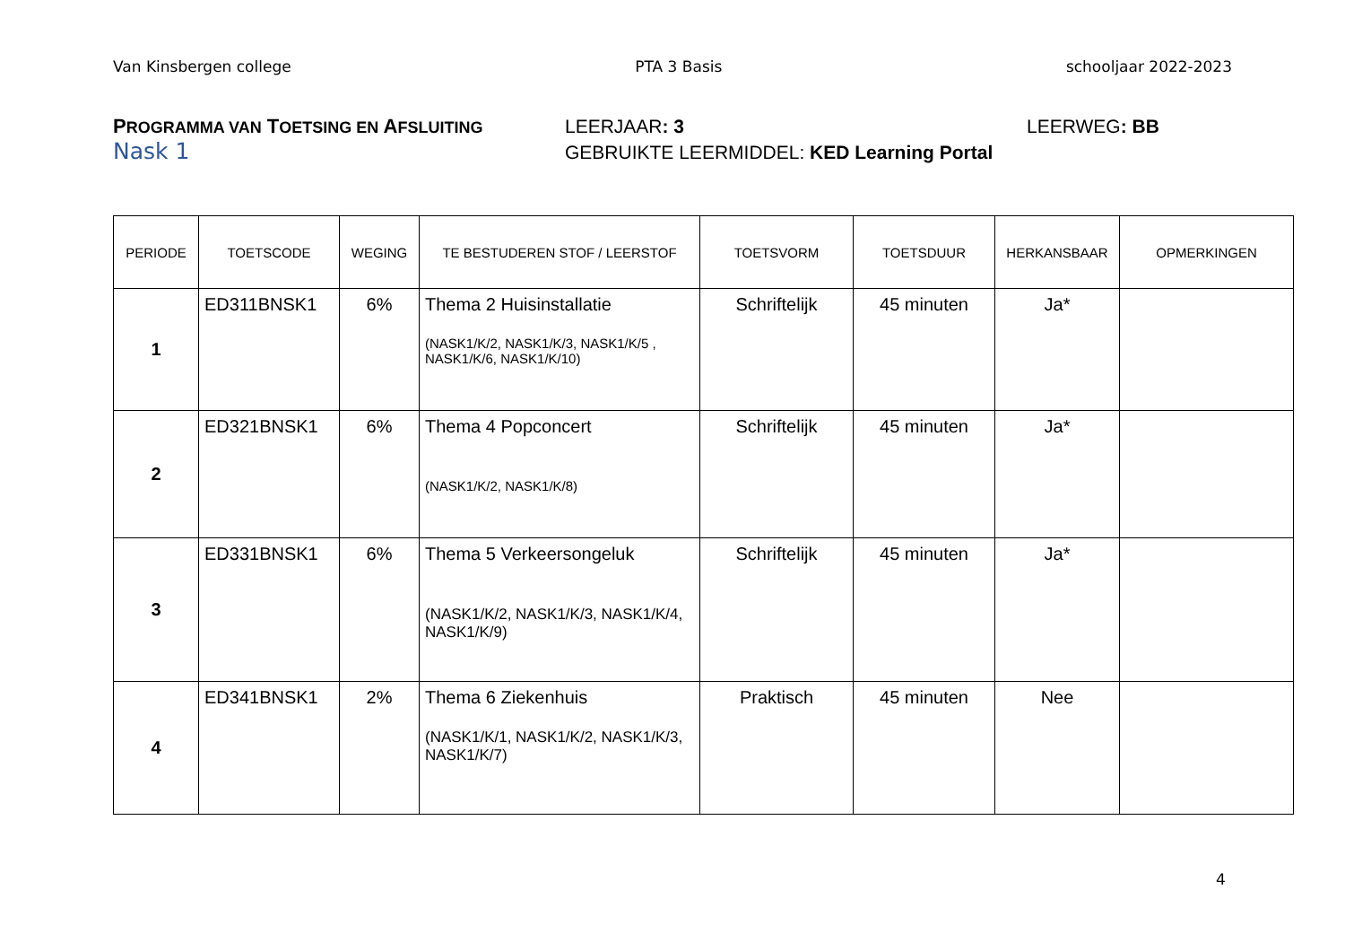Van Kinsbergen college PTA 3 Basis schooljaar 2022-2023
PROGRAMMA VAN TOETSING EN AFSLUITING LEERJAAR: 3 LEERWEG: BB
Nask 1 GEBRUIKTE LEERMIDDEL: KED Learning Portal
| PERIODE | TOETSCODE | WEGING | TE BESTUDEREN STOF / LEERSTOF | TOETSVORM | TOETSDUUR | HERKANSBAAR | OPMERKINGEN |
| --- | --- | --- | --- | --- | --- | --- | --- |
| 1 | ED311BNSK1 | 6% | Thema 2 Huisinstallatie (NASK1/K/2, NASK1/K/3, NASK1/K/5 , NASK1/K/6, NASK1/K/10) | Schriftelijk | 45 minuten | Ja* | |
| 2 | ED321BNSK1 | 6% | Thema 4 Popconcert (NASK1/K/2, NASK1/K/8) | Schriftelijk | 45 minuten | Ja* | |
| 3 | ED331BNSK1 | 6% | Thema 5 Verkeersongeluk (NASK1/K/2, NASK1/K/3, NASK1/K/4, NASK1/K/9) | Schriftelijk | 45 minuten | Ja* | |
| 4 | ED341BNSK1 | 2% | Thema 6 Ziekenhuis (NASK1/K/1, NASK1/K/2, NASK1/K/3, NASK1/K/7) | Praktisch | 45 minuten | Nee | |
4